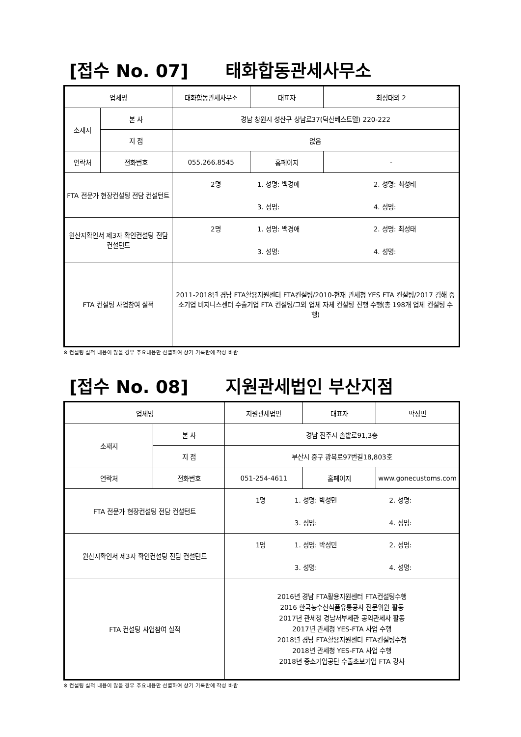[접수 No. 07] 태화합동관세사무소
| 업체명 | | 태화합동관세사무소 | 대표자 | 최성태외 2 |
| 소재지 | 본 사 | 경남 창원시 성산구 상남로37(덕산베스트텔) 220-222 | | |
| | 지 점 | 없음 | | |
| 연락처 | 전화번호 | 055.266.8545 | 홈페이지 | - |
| FTA 전문가 현장컨설팅 전담 컨설턴트 | | 2명 1. 성명: 백경애 2. 성명: 최성태 3. 성명: 4. 성명: | | |
| 원산지확인서 제3자 확인컨설팅 전담 컨설턴트 | | 2명 1. 성명: 백경애 2. 성명: 최성태 3. 성명: 4. 성명: | | |
| FTA 컨설팅 사업참여 실적 | | 2011-2018년 경남 FTA활용지원센터 FTA컨설팅/2010-현재 관세청 YES FTA 컨설팅/2017 김해 중소기업 비지니스센터 수출기업 FTA 컨설팅/그외 업체 자체 컨설팅 진행 수행(총 198개 업체 컨설팅 수행) | | |
※ 컨설팅 실적 내용이 많을 경우 주요내용만 선별하여 상기 기록란에 작성 바람
[접수 No. 08] 지원관세법인 부산지점
| 업체명 | | 지원관세법인 | 대표자 | 박성민 |
| 소재지 | 본 사 | 경남 진주시 솔밭로91,3층 | | |
| | 지 점 | 부산시 중구 광복로97번길18,803호 | | |
| 연락처 | 전화번호 | 051-254-4611 | 홈페이지 | www.gonecustoms.com |
| FTA 전문가 현장컨설팅 전담 컨설턴트 | | 1명 1. 성명: 박성민 2. 성명: 3. 성명: 4. 성명: | | |
| 원산지확인서 제3자 확인컨설팅 전담 컨설턴트 | | 1명 1. 성명: 박성민 2. 성명: 3. 성명: 4. 성명: | | |
| FTA 컨설팅 사업참여 실적 | | 2016년 경남 FTA활용지원센터 FTA컨설팅수행 2016 한국농수산식품유통공사 전문위원 활동 2017년 관세청 경남서부세관 공익관세사 활동 2017년 관세청 YES-FTA 사업 수행 2018년 경남 FTA활용지원센터 FTA컨설팅수행 2018년 관세청 YES-FTA 사업 수행 2018년 중소기업공단 수출초보기업 FTA 강사 | | |
※ 컨설팅 실적 내용이 많을 경우 주요내용만 선별하여 상기 기록란에 작성 바람